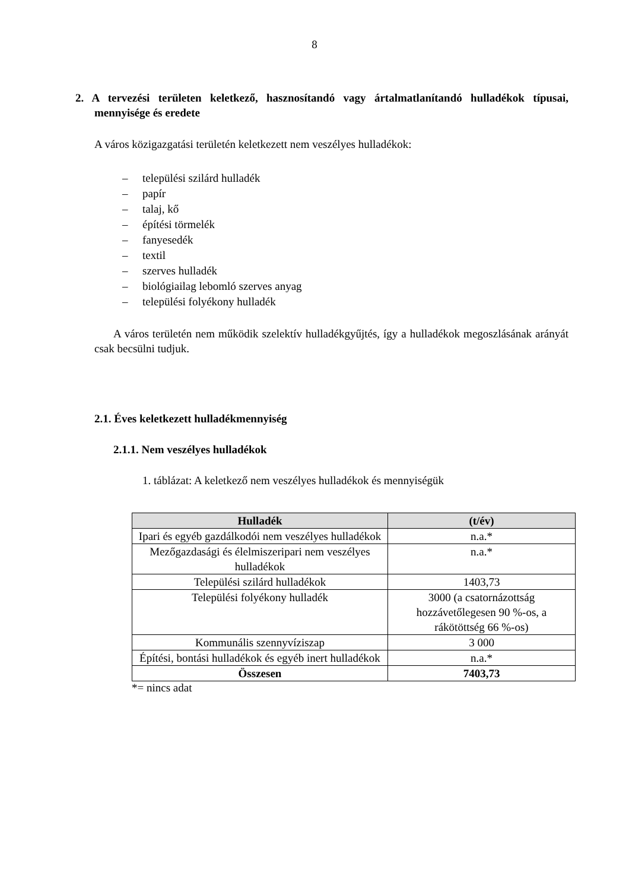8
2. A tervezési területen keletkező, hasznosítandó vagy ártalmatlanítandó hulladékok típusai, mennyisége és eredete
A város közigazgatási területén keletkezett nem veszélyes hulladékok:
– települési szilárd hulladék
– papír
– talaj, kő
– építési törmelék
– fanyesedék
– textil
– szerves hulladék
– biológiailag lebomló szerves anyag
– települési folyékony hulladék
A város területén nem működik szelektív hulladékgyűjtés, így a hulladékok megoszlásának arányát csak becsülni tudjuk.
2.1. Éves keletkezett hulladékmennyiség
2.1.1. Nem veszélyes hulladékok
1. táblázat: A keletkező nem veszélyes hulladékok és mennyiségük
| Hulladék | (t/év) |
| --- | --- |
| Ipari és egyéb gazdálkodói nem veszélyes hulladékok | n.a.* |
| Mezőgazdasági és élelmiszeripari nem veszélyes hulladékok | n.a.* |
| Települési szilárd hulladékok | 1403,73 |
| Települési folyékony hulladék | 3000 (a csatornázottság hozzávetőlegesen 90 %-os, a rákötöttség 66 %-os) |
| Kommunális szennyvíziszap | 3 000 |
| Építési, bontási hulladékok és egyéb inert hulladékok | n.a.* |
| Összesen | 7403,73 |
*= nincs adat